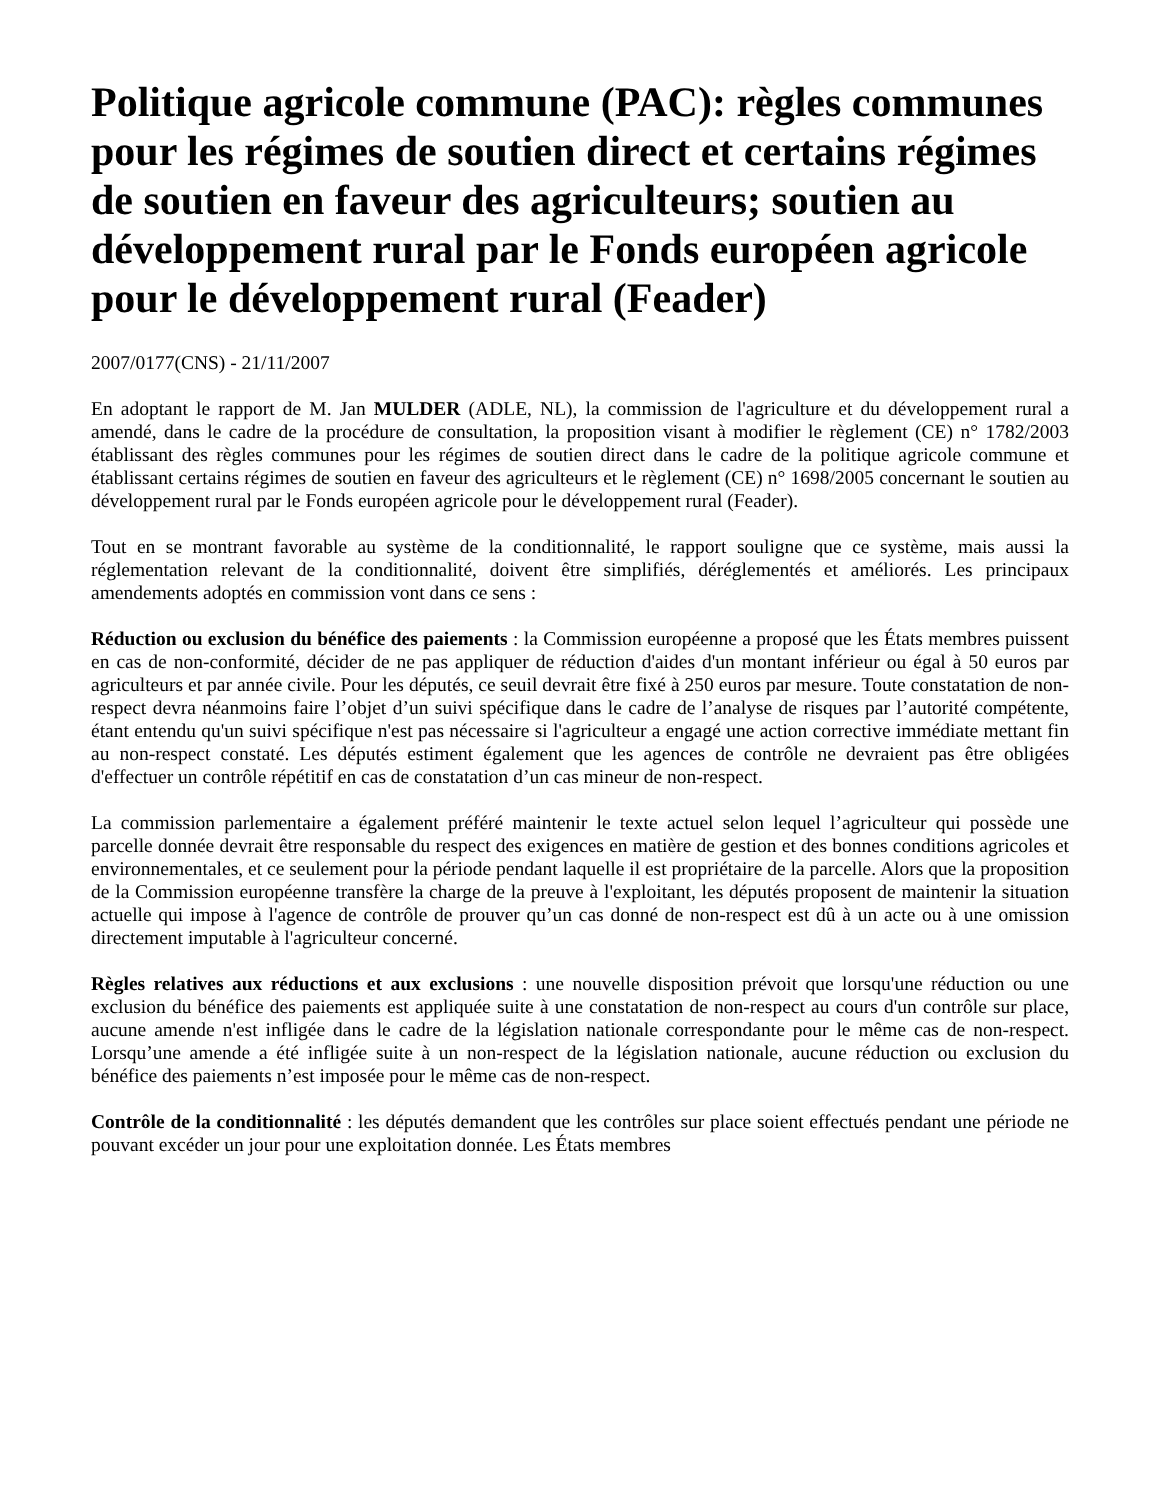Politique agricole commune (PAC): règles communes pour les régimes de soutien direct et certains régimes de soutien en faveur des agriculteurs; soutien au développement rural par le Fonds européen agricole pour le développement rural (Feader)
2007/0177(CNS) - 21/11/2007
En adoptant le rapport de M. Jan MULDER (ADLE, NL), la commission de l'agriculture et du développement rural a amendé, dans le cadre de la procédure de consultation, la proposition visant à modifier le règlement (CE) n° 1782/2003 établissant des règles communes pour les régimes de soutien direct dans le cadre de la politique agricole commune et établissant certains régimes de soutien en faveur des agriculteurs et le règlement (CE) n° 1698/2005 concernant le soutien au développement rural par le Fonds européen agricole pour le développement rural (Feader).
Tout en se montrant favorable au système de la conditionnalité, le rapport souligne que ce système, mais aussi la réglementation relevant de la conditionnalité, doivent être simplifiés, déréglementés et améliorés. Les principaux amendements adoptés en commission vont dans ce sens :
Réduction ou exclusion du bénéfice des paiements : la Commission européenne a proposé que les États membres puissent en cas de non-conformité, décider de ne pas appliquer de réduction d'aides d'un montant inférieur ou égal à 50 euros par agriculteurs et par année civile. Pour les députés, ce seuil devrait être fixé à 250 euros par mesure. Toute constatation de non-respect devra néanmoins faire l’objet d’un suivi spécifique dans le cadre de l’analyse de risques par l’autorité compétente, étant entendu qu'un suivi spécifique n'est pas nécessaire si l'agriculteur a engagé une action corrective immédiate mettant fin au non-respect constaté. Les députés estiment également que les agences de contrôle ne devraient pas être obligées d'effectuer un contrôle répétitif en cas de constatation d’un cas mineur de non-respect.
La commission parlementaire a également préféré maintenir le texte actuel selon lequel l’agriculteur qui possède une parcelle donnée devrait être responsable du respect des exigences en matière de gestion et des bonnes conditions agricoles et environnementales, et ce seulement pour la période pendant laquelle il est propriétaire de la parcelle. Alors que la proposition de la Commission européenne transfère la charge de la preuve à l'exploitant, les députés proposent de maintenir la situation actuelle qui impose à l'agence de contrôle de prouver qu’un cas donné de non-respect est dû à un acte ou à une omission directement imputable à l'agriculteur concerné.
Règles relatives aux réductions et aux exclusions : une nouvelle disposition prévoit que lorsqu'une réduction ou une exclusion du bénéfice des paiements est appliquée suite à une constatation de non-respect au cours d'un contrôle sur place, aucune amende n'est infligée dans le cadre de la législation nationale correspondante pour le même cas de non-respect. Lorsqu’une amende a été infligée suite à un non-respect de la législation nationale, aucune réduction ou exclusion du bénéfice des paiements n’est imposée pour le même cas de non-respect.
Contrôle de la conditionnalité : les députés demandent que les contrôles sur place soient effectués pendant une période ne pouvant excéder un jour pour une exploitation donnée. Les États membres